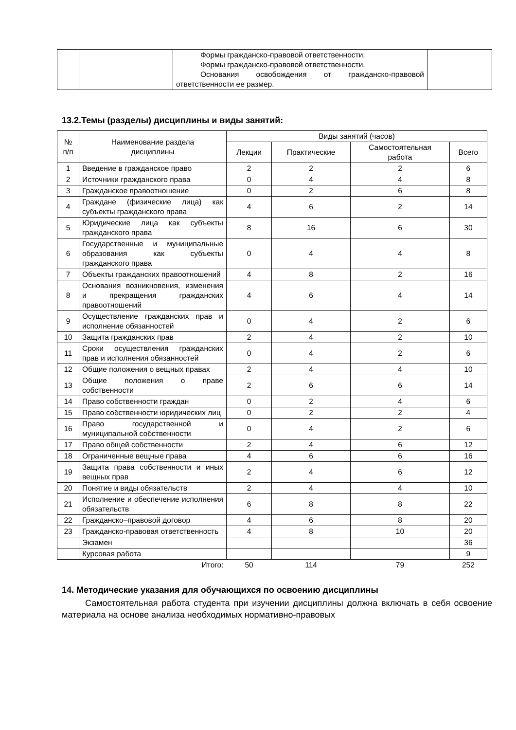| | | Формы гражданско-правовой ответственности. Формы гражданско-правовой ответственности. Основания освобождения от гражданско-правовой ответственности ее размер. | |
13.2.Темы (разделы) дисциплины и виды занятий:
| № п/п | Наименование раздела дисциплины | Виды занятий (часов) | | | |
| --- | --- | --- | --- | --- | --- |
| | | Лекции | Практические | Самостоятельная работа | Всего |
| 1 | Введение в гражданское право | 2 | 2 | 2 | 6 |
| 2 | Источники гражданского права | 0 | 4 | 4 | 8 |
| 3 | Гражданское правоотношение | 0 | 2 | 6 | 8 |
| 4 | Граждане (физические лица) как субъекты гражданского права | 4 | 6 | 2 | 14 |
| 5 | Юридические лица как субъекты гражданского права | 8 | 16 | 6 | 30 |
| 6 | Государственные и муниципальные образования как субъекты гражданского права | 0 | 4 | 4 | 8 |
| 7 | Объекты гражданских правоотношений | 4 | 8 | 2 | 16 |
| 8 | Основания возникновения, изменения и прекращения гражданских правоотношений | 4 | 6 | 4 | 14 |
| 9 | Осуществление гражданских прав и исполнение обязанностей | 0 | 4 | 2 | 6 |
| 10 | Защита гражданских прав | 2 | 4 | 2 | 10 |
| 11 | Сроки осуществления гражданских прав и исполнения обязанностей | 0 | 4 | 2 | 6 |
| 12 | Общие положения о вещных правах | 2 | 4 | 4 | 10 |
| 13 | Общие положения о праве собственности | 2 | 6 | 6 | 14 |
| 14 | Право собственности граждан | 0 | 2 | 4 | 6 |
| 15 | Право собственности юридических лиц | 0 | 2 | 2 | 4 |
| 16 | Право государственной и муниципальной собственности | 0 | 4 | 2 | 6 |
| 17 | Право общей собственности | 2 | 4 | 6 | 12 |
| 18 | Ограниченные вещные права | 4 | 6 | 6 | 16 |
| 19 | Защита права собственности и иных вещных прав | 2 | 4 | 6 | 12 |
| 20 | Понятие и виды обязательств | 2 | 4 | 4 | 10 |
| 21 | Исполнение и обеспечение исполнения обязательств | 6 | 8 | 8 | 22 |
| 22 | Гражданско–правовой договор | 4 | 6 | 8 | 20 |
| 23 | Гражданско-правовая ответственность | 4 | 8 | 10 | 20 |
| | Экзамен | | | | 36 |
| | Курсовая работа | | | | 9 |
| | Итого: | 50 | 114 | 79 | 252 |
14. Методические указания для обучающихся по освоению дисциплины
Самостоятельная работа студента при изучении дисциплины должна включать в себя освоение материала на основе анализа необходимых нормативно-правовых